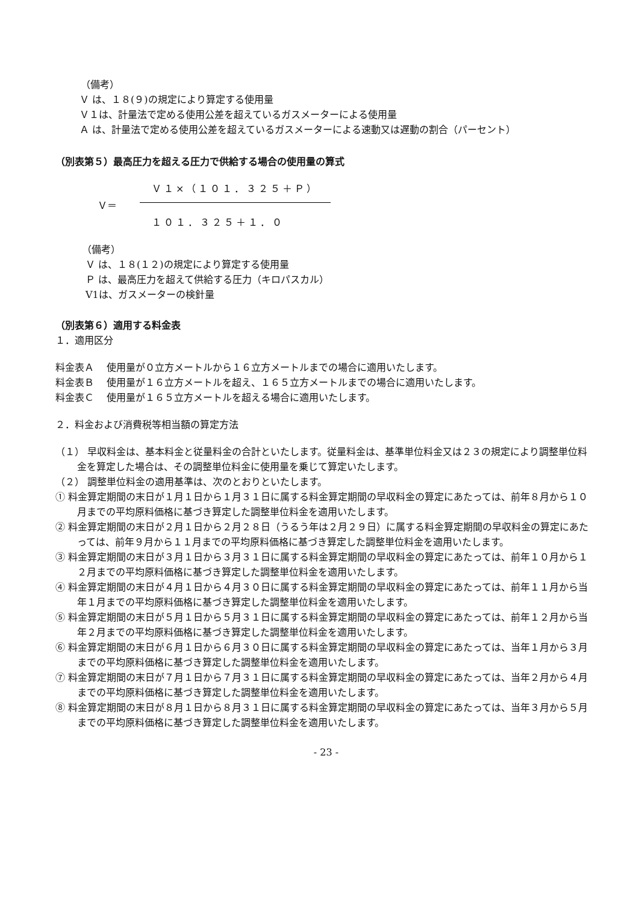（備考）
Ｖ は、１８(９)の規定により算定する使用量
Ｖ１は、計量法で定める使用公差を超えているガスメーターによる使用量
Ａ は、計量法で定める使用公差を超えているガスメーターによる速動又は遅動の割合（パーセント）
（別表第５）最高圧力を超える圧力で供給する場合の使用量の算式
Ｖ＝
Ｖ１×（１０１．３２５＋Ｐ）
１０１．３２５＋１．０
（備考）
Ｖ は、１８(１２)の規定により算定する使用量
Ｐ は、最高圧力を超えて供給する圧力（キロパスカル）
V1は、ガスメーターの検針量
（別表第６）適用する料金表
１．適用区分
料金表Ａ　 使用量が０立方メートルから１６立方メートルまでの場合に適用いたします。
料金表Ｂ　 使用量が１６立方メートルを超え、１６５立方メートルまでの場合に適用いたします。
料金表Ｃ　 使用量が１６５立方メートルを超える場合に適用いたします。
２．料金および消費税等相当額の算定方法
（１） 早収料金は、基本料金と従量料金の合計といたします。従量料金は、基準単位料金又は２３の規定により調整単位料金を算定した場合は、その調整単位料金に使用量を乗じて算定いたします。
（２） 調整単位料金の適用基準は、次のとおりといたします。
① 料金算定期間の末日が１月１日から１月３１日に属する料金算定期間の早収料金の算定にあたっては、前年８月から１０月までの平均原料価格に基づき算定した調整単位料金を適用いたします。
② 料金算定期間の末日が２月１日から２月２８日（うるう年は２月２９日）に属する料金算定期間の早収料金の算定にあたっては、前年９月から１１月までの平均原料価格に基づき算定した調整単位料金を適用いたします。
③ 料金算定期間の末日が３月１日から３月３１日に属する料金算定期間の早収料金の算定にあたっては、前年１０月から１２月までの平均原料価格に基づき算定した調整単位料金を適用いたします。
④ 料金算定期間の末日が４月１日から４月３０日に属する料金算定期間の早収料金の算定にあたっては、前年１１月から当年１月までの平均原料価格に基づき算定した調整単位料金を適用いたします。
⑤ 料金算定期間の末日が５月１日から５月３１日に属する料金算定期間の早収料金の算定にあたっては、前年１２月から当年２月までの平均原料価格に基づき算定した調整単位料金を適用いたします。
⑥ 料金算定期間の末日が６月１日から６月３０日に属する料金算定期間の早収料金の算定にあたっては、当年１月から３月までの平均原料価格に基づき算定した調整単位料金を適用いたします。
⑦ 料金算定期間の末日が７月１日から７月３１日に属する料金算定期間の早収料金の算定にあたっては、当年２月から４月までの平均原料価格に基づき算定した調整単位料金を適用いたします。
⑧ 料金算定期間の末日が８月１日から８月３１日に属する料金算定期間の早収料金の算定にあたっては、当年３月から５月までの平均原料価格に基づき算定した調整単位料金を適用いたします。
- 23 -